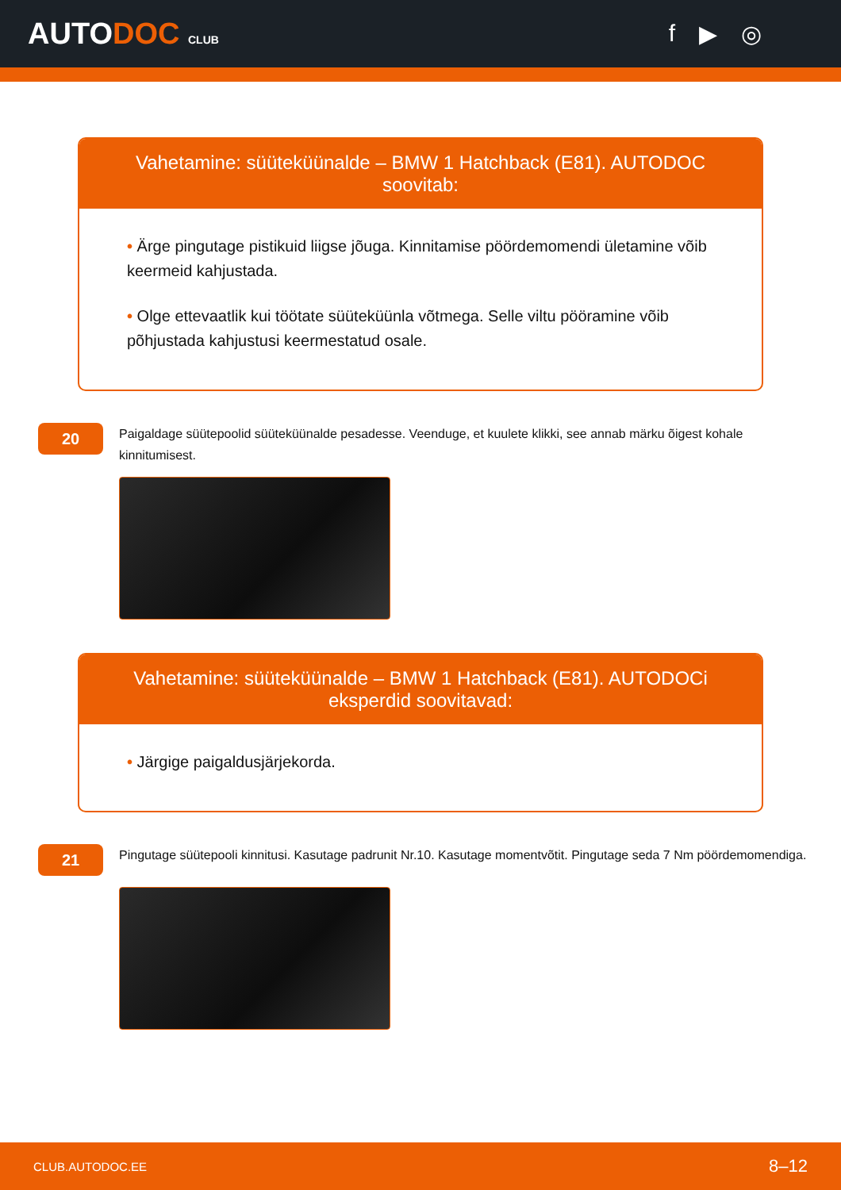AUTODOC CLUB
f ▶ ◎
Vahetamine: süüteküünalde – BMW 1 Hatchback (E81). AUTODOC soovitab:
• Ärge pingutage pistikuid liigse jõuga. Kinnitamise pöördemomendi ületamine võib keermeid kahjustada.
• Olge ettevaatlik kui töötate süüteküünla võtmega. Selle viltu pööramine võib põhjustada kahjustusi keermestatud osale.
20
Paigaldage süütepoolid süüteküünalde pesadesse. Veenduge, et kuulete klikki, see annab märku õigest kohale kinnitumisest.
Vahetamine: süüteküünalde – BMW 1 Hatchback (E81). AUTODOCi eksperdid soovitavad:
• Järgige paigaldusjärjekorda.
21
Pingutage süütepooli kinnitusi. Kasutage padrunit Nr.10. Kasutage momentvõtit. Pingutage seda 7 Nm pöördemomendiga.
CLUB.AUTODOC.EE 8–12